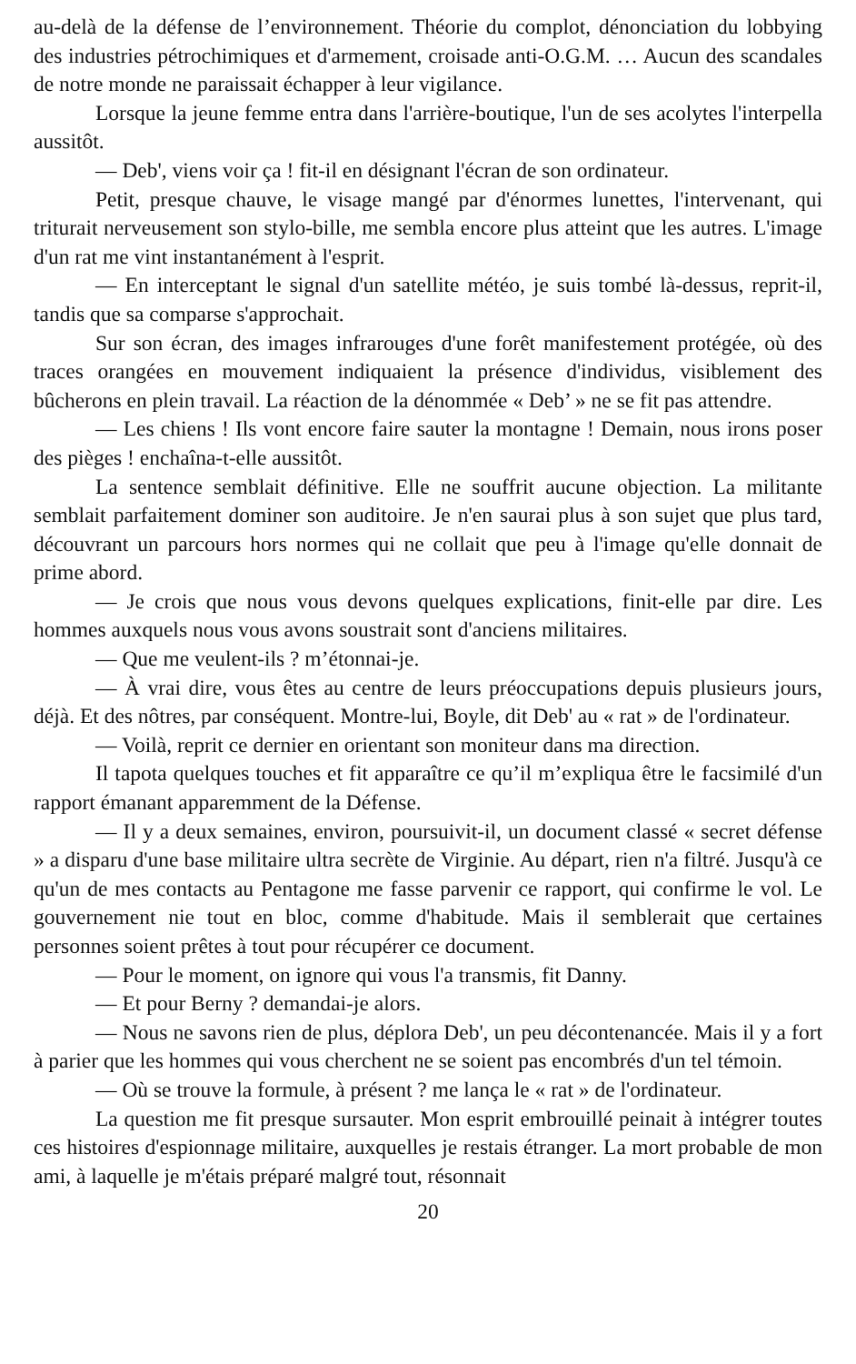au-delà de la défense de l’environnement. Théorie du complot, dénonciation du lobbying des industries pétrochimiques et d'armement, croisade anti-O.G.M. … Aucun des scandales de notre monde ne paraissait échapper à leur vigilance.
Lorsque la jeune femme entra dans l'arrière-boutique, l'un de ses acolytes l'interpella aussitôt.
— Deb', viens voir ça ! fit-il en désignant l'écran de son ordinateur.
Petit, presque chauve, le visage mangé par d'énormes lunettes, l'intervenant, qui triturait nerveusement son stylo-bille, me sembla encore plus atteint que les autres. L'image d'un rat me vint instantanément à l'esprit.
— En interceptant le signal d'un satellite météo, je suis tombé là-dessus, reprit-il, tandis que sa comparse s'approchait.
Sur son écran, des images infrarouges d'une forêt manifestement protégée, où des traces orangées en mouvement indiquaient la présence d'individus, visiblement des bûcherons en plein travail. La réaction de la dénommée « Deb’ » ne se fit pas attendre.
— Les chiens ! Ils vont encore faire sauter la montagne ! Demain, nous irons poser des pièges ! enchaîna-t-elle aussitôt.
La sentence semblait définitive. Elle ne souffrit aucune objection. La militante semblait parfaitement dominer son auditoire. Je n'en saurai plus à son sujet que plus tard, découvrant un parcours hors normes qui ne collait que peu à l'image qu'elle donnait de prime abord.
— Je crois que nous vous devons quelques explications, finit-elle par dire. Les hommes auxquels nous vous avons soustrait sont d'anciens militaires.
— Que me veulent-ils ? m’étonnai-je.
— À vrai dire, vous êtes au centre de leurs préoccupations depuis plusieurs jours, déjà. Et des nôtres, par conséquent. Montre-lui, Boyle, dit Deb' au « rat » de l'ordinateur.
— Voilà, reprit ce dernier en orientant son moniteur dans ma direction.
Il tapota quelques touches et fit apparaître ce qu’il m’expliqua être le facsimilé d'un rapport émanant apparemment de la Défense.
— Il y a deux semaines, environ, poursuivit-il, un document classé « secret défense » a disparu d'une base militaire ultra secrète de Virginie. Au départ, rien n'a filtré. Jusqu'à ce qu'un de mes contacts au Pentagone me fasse parvenir ce rapport, qui confirme le vol. Le gouvernement nie tout en bloc, comme d'habitude. Mais il semblerait que certaines personnes soient prêtes à tout pour récupérer ce document.
— Pour le moment, on ignore qui vous l'a transmis, fit Danny.
— Et pour Berny ? demandai-je alors.
— Nous ne savons rien de plus, déplora Deb', un peu décontenancée. Mais il y a fort à parier que les hommes qui vous cherchent ne se soient pas encombrés d'un tel témoin.
— Où se trouve la formule, à présent ? me lança le « rat » de l'ordinateur.
La question me fit presque sursauter. Mon esprit embrouillé peinait à intégrer toutes ces histoires d'espionnage militaire, auxquelles je restais étranger. La mort probable de mon ami, à laquelle je m'étais préparé malgré tout, résonnait
20